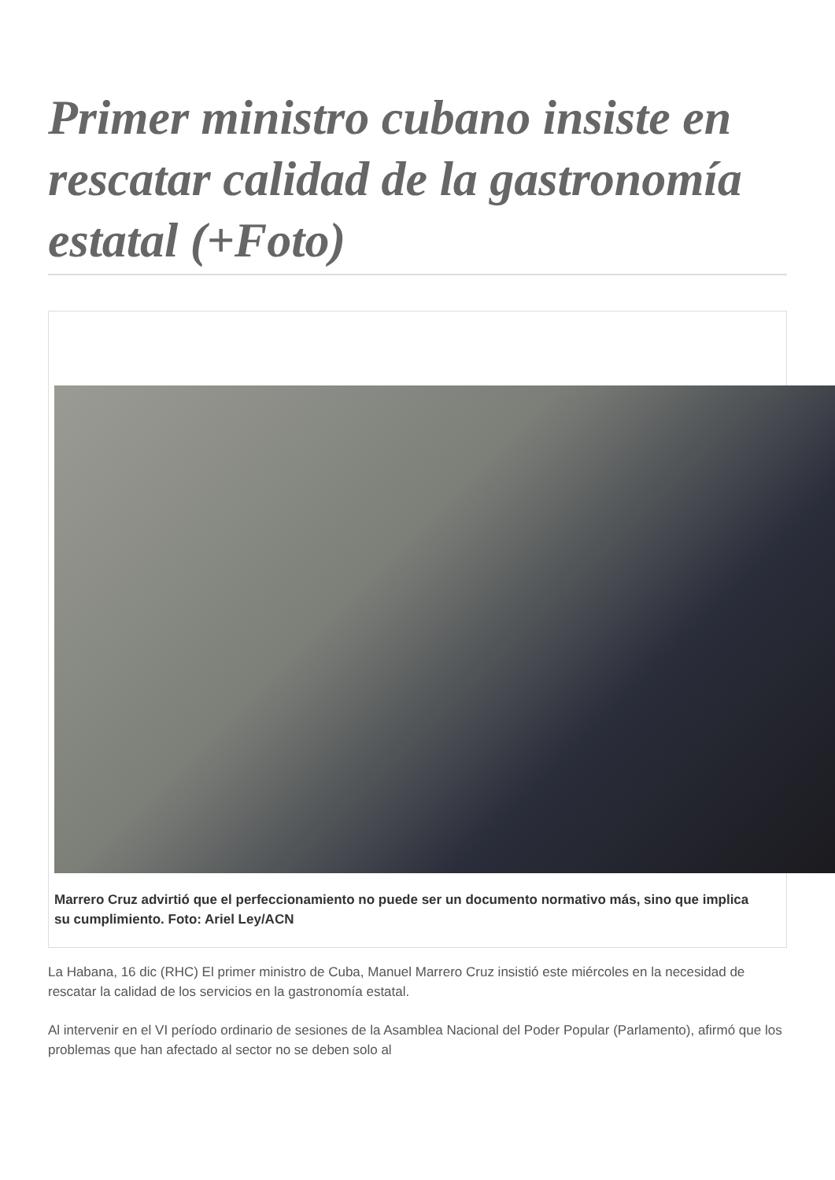Primer ministro cubano insiste en rescatar calidad de la gastronomía estatal (+Foto)
Marrero Cruz advirtió que el perfeccionamiento no puede ser un documento normativo más, sino que implica su cumplimiento. Foto: Ariel Ley/ACN
La Habana, 16 dic (RHC) El primer ministro de Cuba, Manuel Marrero Cruz insistió este miércoles en la necesidad de rescatar la calidad de los servicios en la gastronomía estatal.
Al intervenir en el VI período ordinario de sesiones de la Asamblea Nacional del Poder Popular (Parlamento), afirmó que los problemas que han afectado al sector no se deben solo al